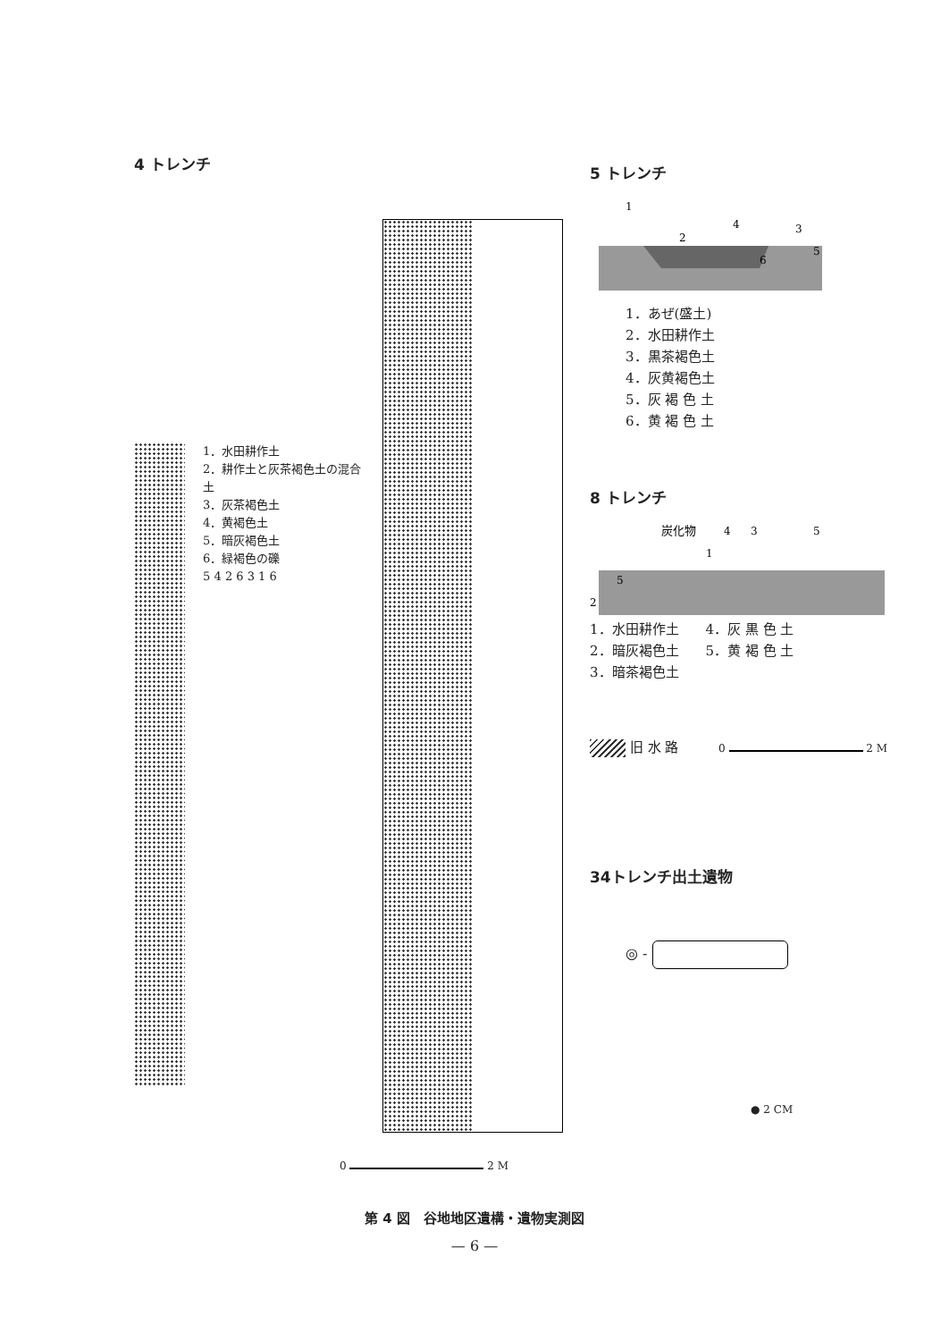4 トレンチ
1．水田耕作土
2．耕作土と灰茶褐色土の混合土
3．灰茶褐色土
4．黄褐色土
5．暗灰褐色土
6．緑褐色の礫
5 4 2 6 3 1 6
0 2 M
5 トレンチ
1
4
3
2
6
5
1．あぜ(盛土)
2．水田耕作土
3．黒茶褐色土
4．灰黄褐色土
5．灰 褐 色 土
6．黄 褐 色 土
8 トレンチ
炭化物
4
3
5
1
5
2
1．水田耕作土
2．暗灰褐色土
3．暗茶褐色土
4．灰 黒 色 土
5．黄 褐 色 土
旧 水 路 0 2 M
34トレンチ出土遺物
◎ -
● 2 CM
第 4 図　谷地地区遺構・遺物実測図
— 6 —